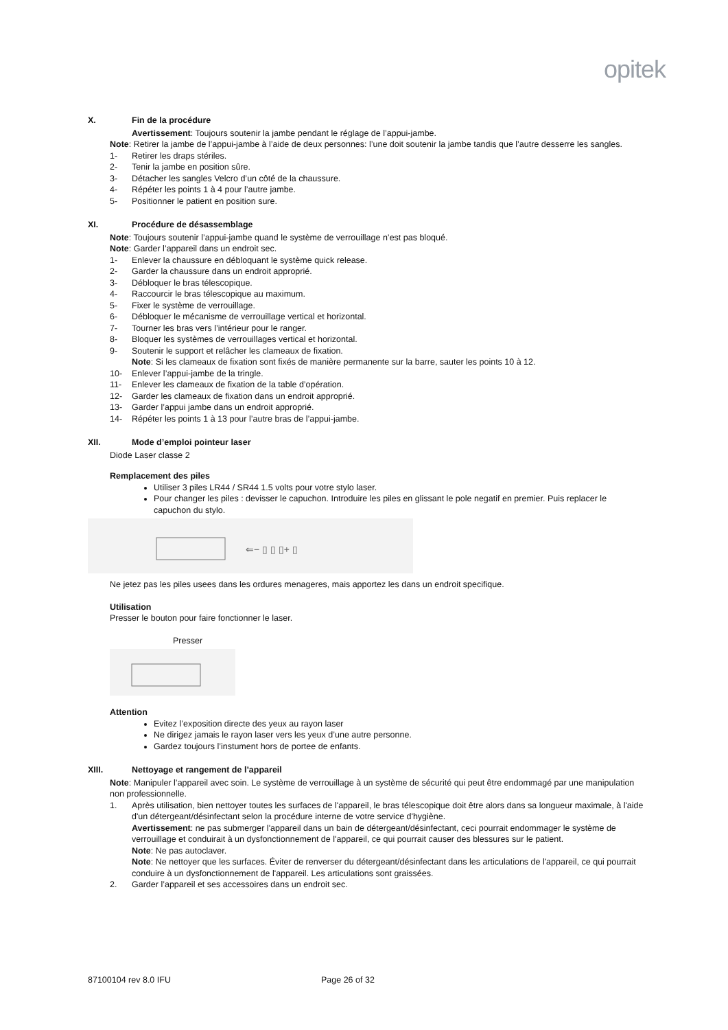opitek
X. Fin de la procédure
Avertissement: Toujours soutenir la jambe pendant le réglage de l’appui-jambe.
Note: Retirer la jambe de l’appui-jambe à l’aide de deux personnes: l’une doit soutenir la jambe tandis que l’autre desserre les sangles.
1- Retirer les draps stériles.
2- Tenir la jambe en position sûre.
3- Détacher les sangles Velcro d’un côté de la chaussure.
4- Répéter les points 1 à 4 pour l’autre jambe.
5- Positionner le patient en position sure.
XI. Procédure de désassemblage
Note: Toujours soutenir l’appui-jambe quand le système de verrouillage n’est pas bloqué.
Note: Garder l’appareil dans un endroit sec.
1- Enlever la chaussure en débloquant le système quick release.
2- Garder la chaussure dans un endroit approprié.
3- Débloquer le bras télescopique.
4- Raccourcir le bras télescopique au maximum.
5- Fixer le système de verrouillage.
6- Débloquer le mécanisme de verrouillage vertical et horizontal.
7- Tourner les bras vers l’intérieur pour le ranger.
8- Bloquer les systèmes de verrouillages vertical et horizontal.
9- Soutenir le support et relâcher les clameaux de fixation.
Note: Si les clameaux de fixation sont fixés de manière permanente sur la barre, sauter les points 10 à 12.
10- Enlever l’appui-jambe de la tringle.
11- Enlever les clameaux de fixation de la table d’opération.
12- Garder les clameaux de fixation dans un endroit approprié.
13- Garder l’appui jambe dans un endroit approprié.
14- Répéter les points 1 à 13 pour l’autre bras de l’appui-jambe.
XII. Mode d’emploi pointeur laser
Diode Laser classe 2
Remplacement des piles
Utiliser 3 piles LR44 / SR44 1.5 volts pour votre stylo laser.
Pour changer les piles : devisser le capuchon. Introduire les piles en glissant le pole negatif en premier. Puis replacer le capuchon du stylo.
⇐− ▯ ▯ ▯+ ▯
Ne jetez pas les piles usees dans les ordures menageres, mais apportez les dans un endroit specifique.
Utilisation
Presser le bouton pour faire fonctionner le laser.
Presser
Attention
Evitez l’exposition directe des yeux au rayon laser
Ne dirigez jamais le rayon laser vers les yeux d’une autre personne.
Gardez toujours l’instument hors de portee de enfants.
XIII. Nettoyage et rangement de l’appareil
Note: Manipuler l’appareil avec soin. Le système de verrouillage à un système de sécurité qui peut être endommagé par une manipulation non professionnelle.
1. Après utilisation, bien nettoyer toutes les surfaces de l'appareil, le bras télescopique doit être alors dans sa longueur maximale, à l'aide d'un détergeant/désinfectant selon la procédure interne de votre service d'hygiène.
Avertissement: ne pas submerger l'appareil dans un bain de détergeant/désinfectant, ceci pourrait endommager le système de verrouillage et conduirait à un dysfonctionnement de l'appareil, ce qui pourrait causer des blessures sur le patient.
Note: Ne pas autoclaver.
Note: Ne nettoyer que les surfaces. Éviter de renverser du détergeant/désinfectant dans les articulations de l'appareil, ce qui pourrait conduire à un dysfonctionnement de l'appareil. Les articulations sont graissées.
2. Garder l’appareil et ses accessoires dans un endroit sec.
87100104 rev 8.0 IFU Page 26 of 32